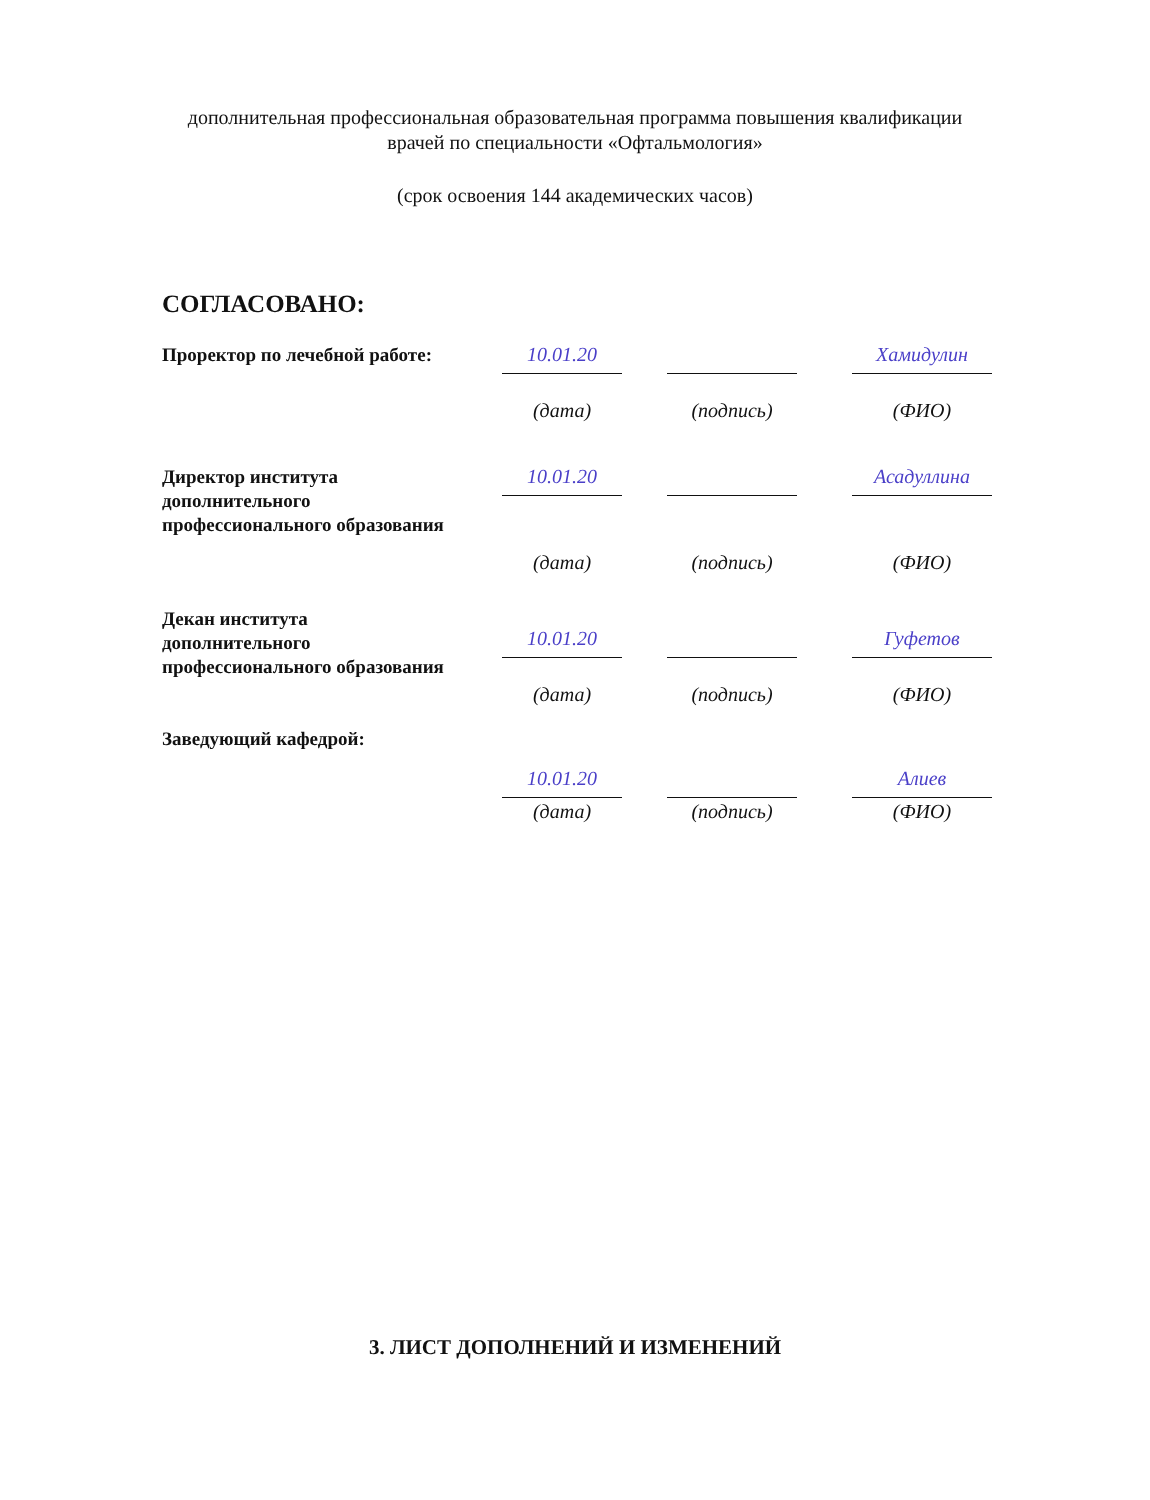дополнительная профессиональная образовательная программа повышения квалификации врачей по специальности «Офтальмология»
(срок освоения 144 академических часов)
СОГЛАСОВАНО:
Проректор по лечебной работе:
10.01.20
(дата)
(подпись)
Хамидулин
(ФИО)
Директор института дополнительного профессионального образования
10.01.20
(дата)
(подпись)
Асадуллина
(ФИО)
Декан института дополнительного профессионального образования
10.01.20
(дата)
(подпись)
Гуфетов
(ФИО)
Заведующий кафедрой:
10.01.20
(дата)
(подпись)
Алиев
(ФИО)
3. ЛИСТ ДОПОЛНЕНИЙ И ИЗМЕНЕНИЙ